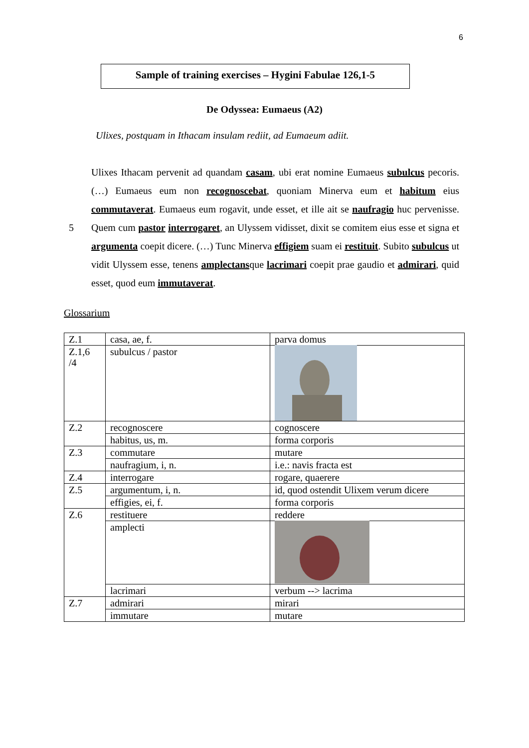6
Sample of training exercises – Hygini Fabulae 126,1-5
De Odyssea: Eumaeus (A2)
Ulixes, postquam in Ithacam insulam rediit, ad Eumaeum adiit.
Ulixes Ithacam pervenit ad quandam casam, ubi erat nomine Eumaeus subulcus pecoris. (…) Eumaeus eum non recognoscebat, quoniam Minerva eum et habitum eius commutaverat. Eumaeus eum rogavit, unde esset, et ille ait se naufragio huc pervenisse. Quem cum pastor interrogaret, an Ulyssem vidisset, dixit se comitem eius 5 esse et signa et argumenta coepit dicere. (…) Tunc Minerva effigiem suam ei restituit. Subito subulcus ut vidit Ulyssem esse, tenens amplectansque lacrimari coepit prae gaudio et admirari, quid esset, quod eum immutaverat.
Glossarium
| Z.1 | casa, ae, f. | parva domus |
| Z.1,6 /4 | subulcus / pastor | |
| Z.2 | recognoscere | cognoscere |
| | habitus, us, m. | forma corporis |
| Z.3 | commutare | mutare |
| | naufragium, i, n. | i.e.: navis fracta est |
| Z.4 | interrogare | rogare, quaerere |
| Z.5 | argumentum, i, n. | id, quod ostendit Ulixem verum dicere |
| | effigies, ei, f. | forma corporis |
| Z.6 | restituere | reddere |
| | amplecti | |
| | lacrimari | verbum --> lacrima |
| Z.7 | admirari | mirari |
| | immutare | mutare |